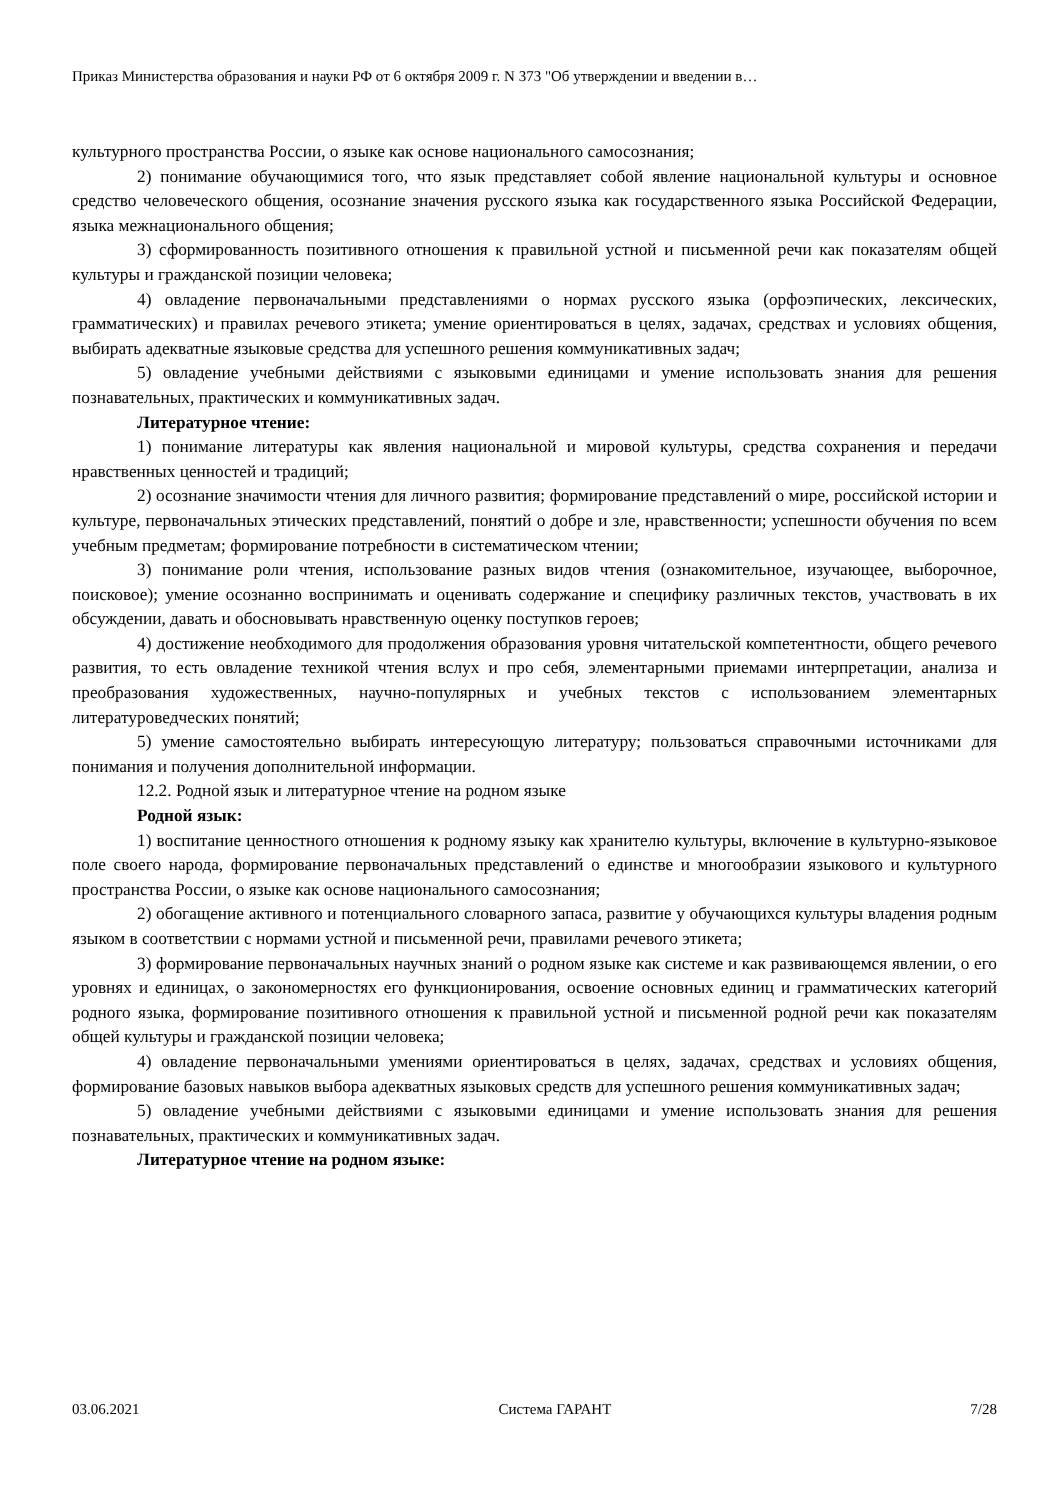Приказ Министерства образования и науки РФ от 6 октября 2009 г. N 373 "Об утверждении и введении в…
культурного пространства России, о языке как основе национального самосознания;
2) понимание обучающимися того, что язык представляет собой явление национальной культуры и основное средство человеческого общения, осознание значения русского языка как государственного языка Российской Федерации, языка межнационального общения;
3) сформированность позитивного отношения к правильной устной и письменной речи как показателям общей культуры и гражданской позиции человека;
4) овладение первоначальными представлениями о нормах русского языка (орфоэпических, лексических, грамматических) и правилах речевого этикета; умение ориентироваться в целях, задачах, средствах и условиях общения, выбирать адекватные языковые средства для успешного решения коммуникативных задач;
5) овладение учебными действиями с языковыми единицами и умение использовать знания для решения познавательных, практических и коммуникативных задач.
Литературное чтение:
1) понимание литературы как явления национальной и мировой культуры, средства сохранения и передачи нравственных ценностей и традиций;
2) осознание значимости чтения для личного развития; формирование представлений о мире, российской истории и культуре, первоначальных этических представлений, понятий о добре и зле, нравственности; успешности обучения по всем учебным предметам; формирование потребности в систематическом чтении;
3) понимание роли чтения, использование разных видов чтения (ознакомительное, изучающее, выборочное, поисковое); умение осознанно воспринимать и оценивать содержание и специфику различных текстов, участвовать в их обсуждении, давать и обосновывать нравственную оценку поступков героев;
4) достижение необходимого для продолжения образования уровня читательской компетентности, общего речевого развития, то есть овладение техникой чтения вслух и про себя, элементарными приемами интерпретации, анализа и преобразования художественных, научно-популярных и учебных текстов с использованием элементарных литературоведческих понятий;
5) умение самостоятельно выбирать интересующую литературу; пользоваться справочными источниками для понимания и получения дополнительной информации.
12.2. Родной язык и литературное чтение на родном языке
Родной язык:
1) воспитание ценностного отношения к родному языку как хранителю культуры, включение в культурно-языковое поле своего народа, формирование первоначальных представлений о единстве и многообразии языкового и культурного пространства России, о языке как основе национального самосознания;
2) обогащение активного и потенциального словарного запаса, развитие у обучающихся культуры владения родным языком в соответствии с нормами устной и письменной речи, правилами речевого этикета;
3) формирование первоначальных научных знаний о родном языке как системе и как развивающемся явлении, о его уровнях и единицах, о закономерностях его функционирования, освоение основных единиц и грамматических категорий родного языка, формирование позитивного отношения к правильной устной и письменной родной речи как показателям общей культуры и гражданской позиции человека;
4) овладение первоначальными умениями ориентироваться в целях, задачах, средствах и условиях общения, формирование базовых навыков выбора адекватных языковых средств для успешного решения коммуникативных задач;
5) овладение учебными действиями с языковыми единицами и умение использовать знания для решения познавательных, практических и коммуникативных задач.
Литературное чтение на родном языке:
03.06.2021 Система ГАРАНТ 7/28